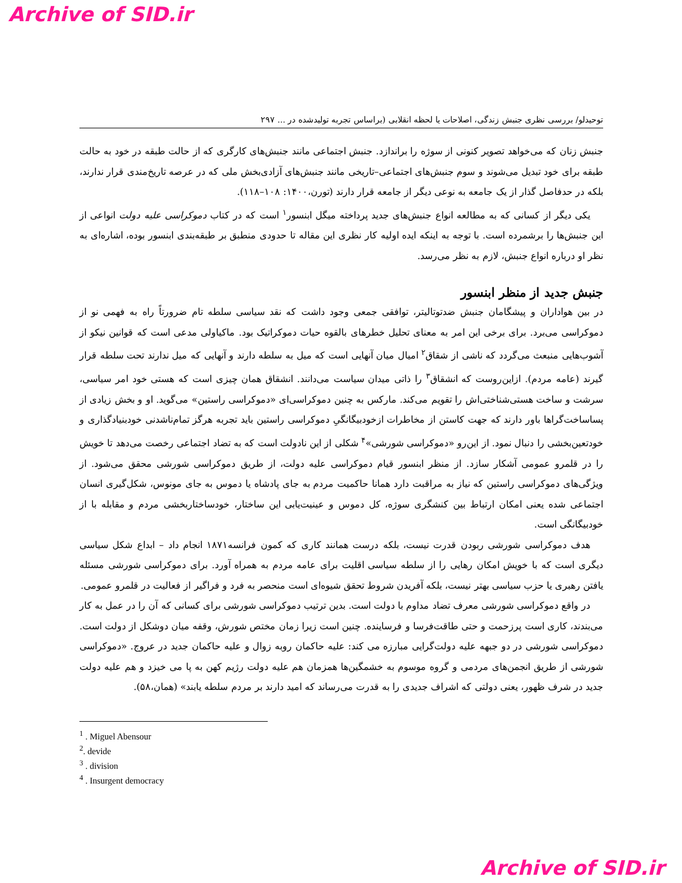Archive of SID.ir
توحیدلو/ بررسی نظری جنبش زندگی، اصلاحات یا لحظه انقلابی (براساس تجربه تولیدشده در ... ۲۹۷
جنبش زنان که می‌خواهد تصویر کنونی از سوژه را براندازد. جنبش اجتماعی مانند جنبش‌های کارگری که از حالت طبقه در خود به حالت طبقه برای خود تبدیل می‌شوند و سوم جنبش‌های اجتماعی–تاریخی مانند جنبش‌های آزادی‌بخش ملی که در عرصه تاریخ‌مندی قرار ندارند، بلکه در حدفاصل گذار از یک جامعه به نوعی دیگر از جامعه قرار دارند (تورن،۱۴۰۰: ۱۰۸–۱۱۸).
یکی دیگر از کسانی که به مطالعه انواع جنبش‌های جدید پرداخته میگل ابنسور<sup>۱</sup> است که در کتاب دموکراسی علیه دولت انواعی از این جنبش‌ها را برشمرده است. با توجه به اینکه ایده اولیه کار نظری این مقاله تا حدودی منطبق بر طبقه‌بندی ابنسور بوده، اشاره‌ای به نظر او درباره انواع جنبش، لازم به نظر می‌رسد.
جنبش جدید از منظر ابنسور
در بین هواداران و پیشگامان جنبش ضدتوتالیتر، توافقی جمعی وجود داشت که نقد سیاسی سلطه تام ضرورتاً راه به فهمی نو از دموکراسی می‌برد. برای برخی این امر به معنای تحلیل خطرهای بالقوه حیات دموکراتیک بود. ماکیاولی مدعی است که قوانین نیکو از آشوب‌هایی منبعث می‌گردد که ناشی از شقاق<sup>۲</sup> امیال میان آنهایی است که میل به سلطه دارند و آنهایی که میل ندارند تحت سلطه قرار گیرند (عامه مردم). ازاین‌روست که انشقاق<sup>۳</sup> را ذاتی میدان سیاست می‌دانند. انشقاق همان چیزی است که هستی خود امر سیاسی، سرشت و ساخت هستی‌شناختی‌اش را تقویم می‌کند. مارکس به چنین دموکراسی‌ای «دموکراسی راستین» می‌گوید. او و بخش زیادی از پساساخت‌گراها باور دارند که جهت کاستن از مخاطرات ازخودبیگانگیِ دموکراسی راستین باید تجربه هرگز تمام‌ناشدنی خودبنیادگذاری و خودتعین‌بخشی را دنبال نمود. از این‌رو «دموکراسی شورشی»<sup>۴</sup> شکلی از این نادولت است که به تضاد اجتماعی رخصت می‌دهد تا خویش را در قلمرو عمومی آشکار سازد. از منظر ابنسور قیام دموکراسی علیه دولت، از طریق دموکراسی شورشی محقق می‌شود. از ویژگی‌های دموکراسی راستین که نیاز به مراقبت دارد همانا حاکمیت مردم به جای پادشاه یا دموس به جای مونوس، شکل‌گیری انسان اجتماعی شده یعنی امکان ارتباط بین کنشگری سوژه، کل دموس و عینیت‌یابی این ساختار، خودساختاربخشی مردم و مقابله با از خودبیگانگی است.
هدف دموکراسی شورشی ربودن قدرت نیست، بلکه درست همانند کاری که کمون فرانسه۱۸۷۱ انجام داد – ابداع شکل سیاسی دیگری است که با خویش امکان رهایی را از سلطه سیاسی اقلیت برای عامه مردم به همراه آورد. برای دموکراسی شورشی مسئله یافتن رهبری یا حزب سیاسی بهتر نیست، بلکه آفریدن شروط تحقق شیوه‌ای است منحصر به فرد و فراگیر از فعالیت در قلمرو عمومی.
در واقع دموکراسی شورشی معرف تضاد مداوم با دولت است. بدین ترتیب دموکراسی شورشی برای کسانی که آن را در عمل به کار می‌بندند، کاری است پرزحمت و حتی طاقت‌فرسا و فرساینده. چنین است زیرا زمان مختص شورش، وقفه میان دوشکل از دولت است. دموکراسی شورشی در دو جبهه علیه دولت‌گرایی مبارزه می کند: علیه حاکمان روبه زوال و علیه حاکمان جدید در عروج. «دموکراسی شورشی از طریق انجمن‌های مردمی و گروه موسوم به خشمگین‌ها همزمان هم علیه دولت رژیم کهن به پا می خیزد و هم علیه دولت جدید در شرف ظهور، یعنی دولتی که اشراف جدیدی را به قدرت می‌رساند که امید دارند بر مردم سلطه یابند» (همان،۵۸).
<sup>1</sup> . Miguel Abensour
<sup>2</sup>. devide
<sup>3</sup> . division
<sup>4</sup> . Insurgent democracy
Archive of SID.ir